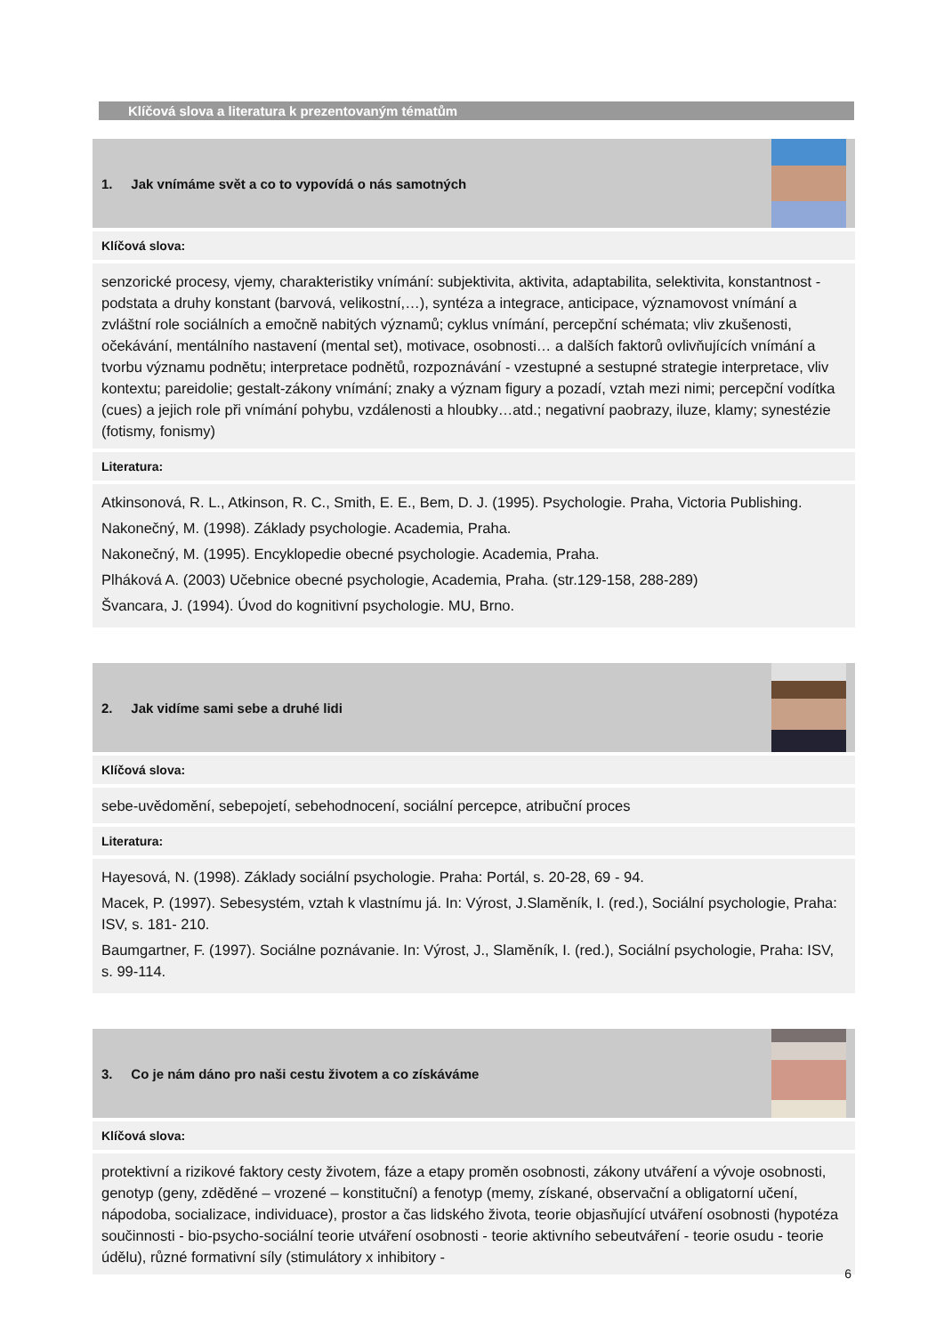Klíčová slova a literatura k prezentovaným tématům
1. Jak vnímáme svět a co to vypovídá o nás samotných
Klíčová slova:
senzorické procesy, vjemy, charakteristiky vnímání: subjektivita, aktivita, adaptabilita, selektivita, konstantnost - podstata a druhy konstant (barvová, velikostní,…), syntéza a integrace, anticipace, významovost vnímání a zvláštní role sociálních a emočně nabitých významů; cyklus vnímání, percepční schémata; vliv zkušenosti, očekávání, mentálního nastavení (mental set), motivace, osobnosti… a dalších faktorů ovlivňujících vnímání a tvorbu významu podnětu; interpretace podnětů, rozpoznávání - vzestupné a sestupné strategie interpretace, vliv kontextu; pareidolie; gestalt-zákony vnímání; znaky a význam figury a pozadí, vztah mezi nimi; percepční vodítka (cues) a jejich role při vnímání pohybu, vzdálenosti a hloubky…atd.; negativní paobrazy, iluze, klamy; synestézie (fotismy, fonismy)
Literatura:
Atkinsonová, R. L., Atkinson, R. C., Smith, E. E., Bem, D. J. (1995). Psychologie. Praha, Victoria Publishing.
Nakonečný, M. (1998). Základy psychologie. Academia, Praha.
Nakonečný, M. (1995). Encyklopedie obecné psychologie. Academia, Praha.
Plháková A. (2003) Učebnice obecné psychologie, Academia, Praha. (str.129-158, 288-289)
Švancara, J. (1994). Úvod do kognitivní psychologie. MU, Brno.
2. Jak vidíme sami sebe a druhé lidi
Klíčová slova:
sebe-uvědomění, sebepojetí, sebehodnocení, sociální percepce, atribuční proces
Literatura:
Hayesová, N. (1998). Základy sociální psychologie. Praha: Portál, s. 20-28, 69 - 94.
Macek, P. (1997). Sebesystém, vztah k vlastnímu já. In: Výrost, J.Slaměník, I. (red.), Sociální psychologie, Praha: ISV, s. 181- 210.
Baumgartner, F. (1997). Sociálne poznávanie. In: Výrost, J., Slaměník, I. (red.), Sociální psychologie, Praha: ISV, s. 99-114.
3. Co je nám dáno pro naši cestu životem a co získáváme
Klíčová slova:
protektivní a rizikové faktory cesty životem, fáze a etapy proměn osobnosti, zákony utváření a vývoje osobnosti, genotyp (geny, zděděné – vrozené – konstituční) a fenotyp (memy, získané, observační a obligatorní učení, nápodoba, socializace, individuace), prostor a čas lidského života, teorie objasňující utváření osobnosti (hypotéza součinnosti - bio-psycho-sociální teorie utváření osobnosti - teorie aktivního sebeutváření - teorie osudu - teorie údělu), různé formativní síly (stimulátory x inhibitory -
6